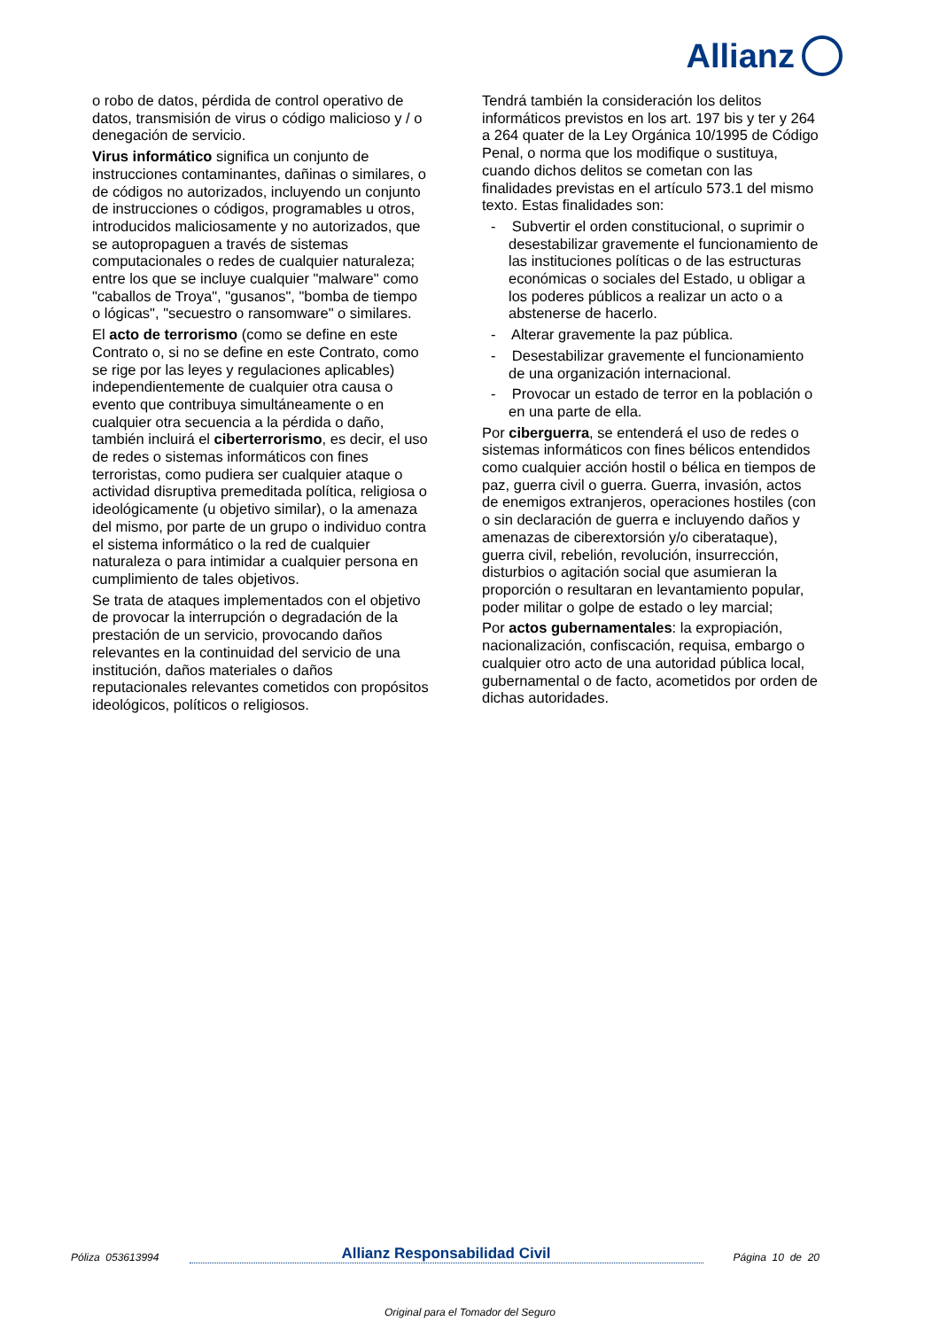Allianz
o robo de datos, pérdida de control operativo de datos, transmisión de virus o código malicioso y / o denegación de servicio.
Virus informático significa un conjunto de instrucciones contaminantes, dañinas o similares, o de códigos no autorizados, incluyendo un conjunto de instrucciones o códigos, programables u otros, introducidos maliciosamente y no autorizados, que se autopropaguen a través de sistemas computacionales o redes de cualquier naturaleza; entre los que se incluye cualquier "malware" como "caballos de Troya", "gusanos", "bomba de tiempo o lógicas", "secuestro o ransomware" o similares.
El acto de terrorismo (como se define en este Contrato o, si no se define en este Contrato, como se rige por las leyes y regulaciones aplicables) independientemente de cualquier otra causa o evento que contribuya simultáneamente o en cualquier otra secuencia a la pérdida o daño, también incluirá el ciberterrorismo, es decir, el uso de redes o sistemas informáticos con fines terroristas, como pudiera ser cualquier ataque o actividad disruptiva premeditada política, religiosa o ideológicamente (u objetivo similar), o la amenaza del mismo, por parte de un grupo o individuo contra el sistema informático o la red de cualquier naturaleza o para intimidar a cualquier persona en cumplimiento de tales objetivos.
Se trata de ataques implementados con el objetivo de provocar la interrupción o degradación de la prestación de un servicio, provocando daños relevantes en la continuidad del servicio de una institución, daños materiales o daños reputacionales relevantes cometidos con propósitos ideológicos, políticos o religiosos.
Tendrá también la consideración los delitos informáticos previstos en los art. 197 bis y ter y 264 a 264 quater de la Ley Orgánica 10/1995 de Código Penal, o norma que los modifique o sustituya, cuando dichos delitos se cometan con las finalidades previstas en el artículo 573.1 del mismo texto. Estas finalidades son:
- Subvertir el orden constitucional, o suprimir o desestabilizar gravemente el funcionamiento de las instituciones políticas o de las estructuras económicas o sociales del Estado, u obligar a los poderes públicos a realizar un acto o a abstenerse de hacerlo.
- Alterar gravemente la paz pública.
- Desestabilizar gravemente el funcionamiento de una organización internacional.
- Provocar un estado de terror en la población o en una parte de ella.
Por ciberguerra, se entenderá el uso de redes o sistemas informáticos con fines bélicos entendidos como cualquier acción hostil o bélica en tiempos de paz, guerra civil o guerra. Guerra, invasión, actos de enemigos extranjeros, operaciones hostiles (con o sin declaración de guerra e incluyendo daños y amenazas de ciberextorsión y/o ciberataque), guerra civil, rebelión, revolución, insurrección, disturbios o agitación social que asumieran la proporción o resultaran en levantamiento popular, poder militar o golpe de estado o ley marcial;
Por actos gubernamentales: la expropiación, nacionalización, confiscación, requisa, embargo o cualquier otro acto de una autoridad pública local, gubernamental o de facto, acometidos por orden de dichas autoridades.
Póliza 053613994 Allianz Responsabilidad Civil Página 10 de 20
Original para el Tomador del Seguro